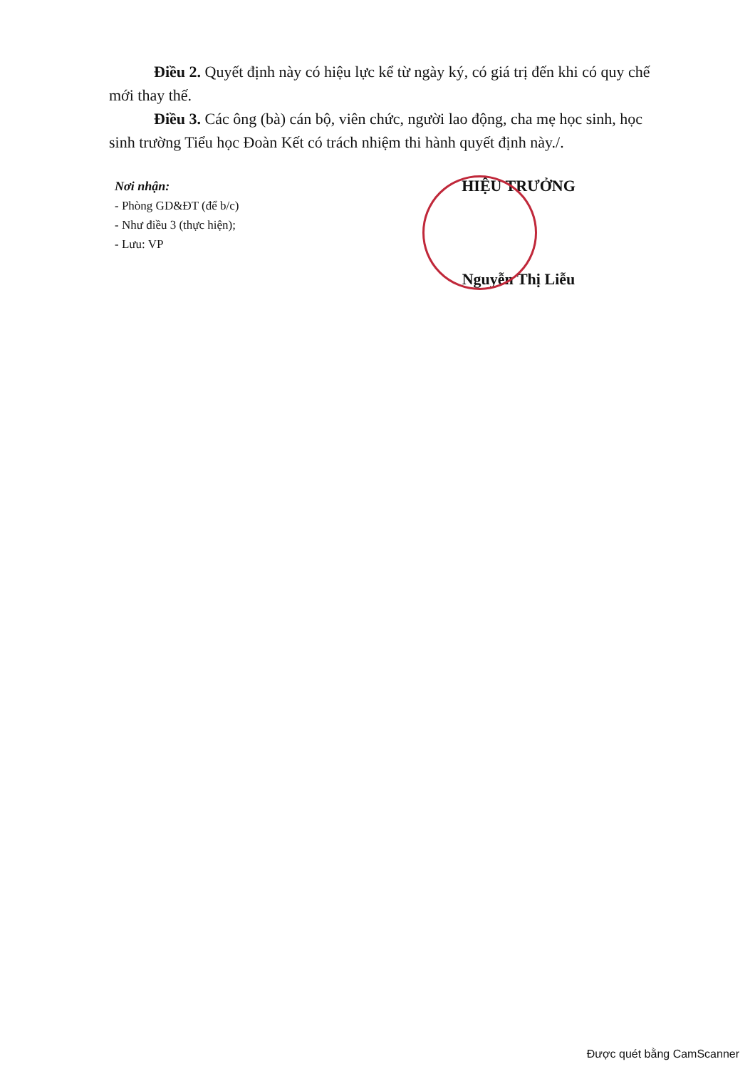Điều 2. Quyết định này có hiệu lực kể từ ngày ký, có giá trị đến khi có quy chế mới thay thế.
Điều 3. Các ông (bà) cán bộ, viên chức, người lao động, cha mẹ học sinh, học sinh trường Tiểu học Đoàn Kết có trách nhiệm thi hành quyết định này./.
Nơi nhận:
- Phòng GD&ĐT (để b/c)
- Như điều 3 (thực hiện);
- Lưu: VP
HIỆU TRƯỞNG
Nguyễn Thị Liễu
Được quét bằng CamScanner